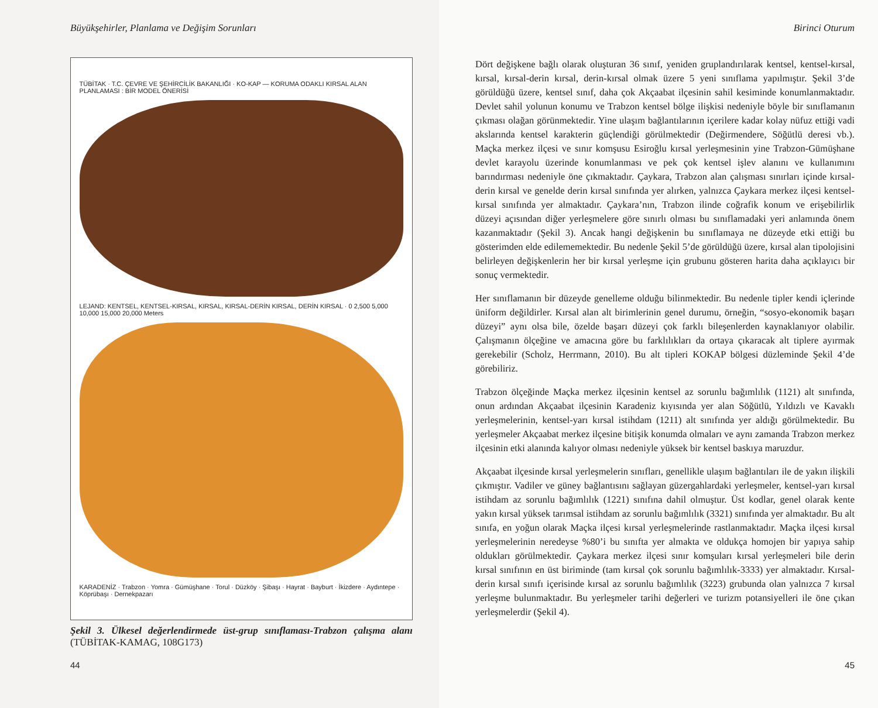Büyükşehirler, Planlama ve Değişim Sorunları
TÜBİTAK · T.C. ÇEVRE VE ŞEHİRCİLİK BAKANLIĞI · KO-KAP — KORUMA ODAKLI KIRSAL ALAN PLANLAMASI : BİR MODEL ÖNERİSİ
LEJAND: KENTSEL, KENTSEL-KIRSAL, KIRSAL, KIRSAL-DERİN KIRSAL, DERİN KIRSAL · 0 2,500 5,000 10,000 15,000 20,000 Meters
KARADENİZ · Trabzon · Yomra · Gümüşhane · Torul · Düzköy · Şibaşı · Hayrat · Bayburt · İkizdere · Aydıntepe · Köprübaşı · Dernekpazarı
Şekil 3. Ülkesel değerlendirmede üst-grup sınıflaması-Trabzon çalışma alanı (TÜBİTAK-KAMAG, 108G173)
44
Birinci Oturum
Dört değişkene bağlı olarak oluşturan 36 sınıf, yeniden gruplandırılarak kentsel, kentsel-kırsal, kırsal, kırsal-derin kırsal, derin-kırsal olmak üzere 5 yeni sınıflama yapılmıştır. Şekil 3’de görüldüğü üzere, kentsel sınıf, daha çok Akçaabat ilçesinin sahil kesiminde konumlanmaktadır. Devlet sahil yolunun konumu ve Trabzon kentsel bölge ilişkisi nedeniyle böyle bir sınıflamanın çıkması olağan görünmektedir. Yine ulaşım bağlantılarının içerilere kadar kolay nüfuz ettiği vadi akslarında kentsel karakterin güçlendiği görülmektedir (Değirmendere, Söğütlü deresi vb.). Maçka merkez ilçesi ve sınır komşusu Esiroğlu kırsal yerleşmesinin yine Trabzon-Gümüşhane devlet karayolu üzerinde konumlanması ve pek çok kentsel işlev alanını ve kullanımını barındırması nedeniyle öne çıkmaktadır. Çaykara, Trabzon alan çalışması sınırları içinde kırsal-derin kırsal ve genelde derin kırsal sınıfında yer alırken, yalnızca Çaykara merkez ilçesi kentsel-kırsal sınıfında yer almaktadır. Çaykara’nın, Trabzon ilinde coğrafik konum ve erişebilirlik düzeyi açısından diğer yerleşmelere göre sınırlı olması bu sınıflamadaki yeri anlamında önem kazanmaktadır (Şekil 3). Ancak hangi değişkenin bu sınıflamaya ne düzeyde etki ettiği bu gösterimden elde edilememektedir. Bu nedenle Şekil 5’de görüldüğü üzere, kırsal alan tipolojisini belirleyen değişkenlerin her bir kırsal yerleşme için grubunu gösteren harita daha açıklayıcı bir sonuç vermektedir.
Her sınıflamanın bir düzeyde genelleme olduğu bilinmektedir. Bu nedenle tipler kendi içlerinde üniform değildirler. Kırsal alan alt birimlerinin genel durumu, örneğin, “sosyo-ekonomik başarı düzeyi” aynı olsa bile, özelde başarı düzeyi çok farklı bileşenlerden kaynaklanıyor olabilir. Çalışmanın ölçeğine ve amacına göre bu farklılıkları da ortaya çıkaracak alt tiplere ayırmak gerekebilir (Scholz, Herrmann, 2010). Bu alt tipleri KOKAP bölgesi düzleminde Şekil 4’de görebiliriz.
Trabzon ölçeğinde Maçka merkez ilçesinin kentsel az sorunlu bağımlılık (1121) alt sınıfında, onun ardından Akçaabat ilçesinin Karadeniz kıyısında yer alan Söğütlü, Yıldızlı ve Kavaklı yerleşmelerinin, kentsel-yarı kırsal istihdam (1211) alt sınıfında yer aldığı görülmektedir. Bu yerleşmeler Akçaabat merkez ilçesine bitişik konumda olmaları ve aynı zamanda Trabzon merkez ilçesinin etki alanında kalıyor olması nedeniyle yüksek bir kentsel baskıya maruzdur.
Akçaabat ilçesinde kırsal yerleşmelerin sınıfları, genellikle ulaşım bağlantıları ile de yakın ilişkili çıkmıştır. Vadiler ve güney bağlantısını sağlayan güzergahlardaki yerleşmeler, kentsel-yarı kırsal istihdam az sorunlu bağımlılık (1221) sınıfına dahil olmuştur. Üst kodlar, genel olarak kente yakın kırsal yüksek tarımsal istihdam az sorunlu bağımlılık (3321) sınıfında yer almaktadır. Bu alt sınıfa, en yoğun olarak Maçka ilçesi kırsal yerleşmelerinde rastlanmaktadır. Maçka ilçesi kırsal yerleşmelerinin neredeyse %80’i bu sınıfta yer almakta ve oldukça homojen bir yapıya sahip oldukları görülmektedir. Çaykara merkez ilçesi sınır komşuları kırsal yerleşmeleri bile derin kırsal sınıfının en üst biriminde (tam kırsal çok sorunlu bağımlılık-3333) yer almaktadır. Kırsal-derin kırsal sınıfı içerisinde kırsal az sorunlu bağımlılık (3223) grubunda olan yalnızca 7 kırsal yerleşme bulunmaktadır. Bu yerleşmeler tarihi değerleri ve turizm potansiyelleri ile öne çıkan yerleşmelerdir (Şekil 4).
45